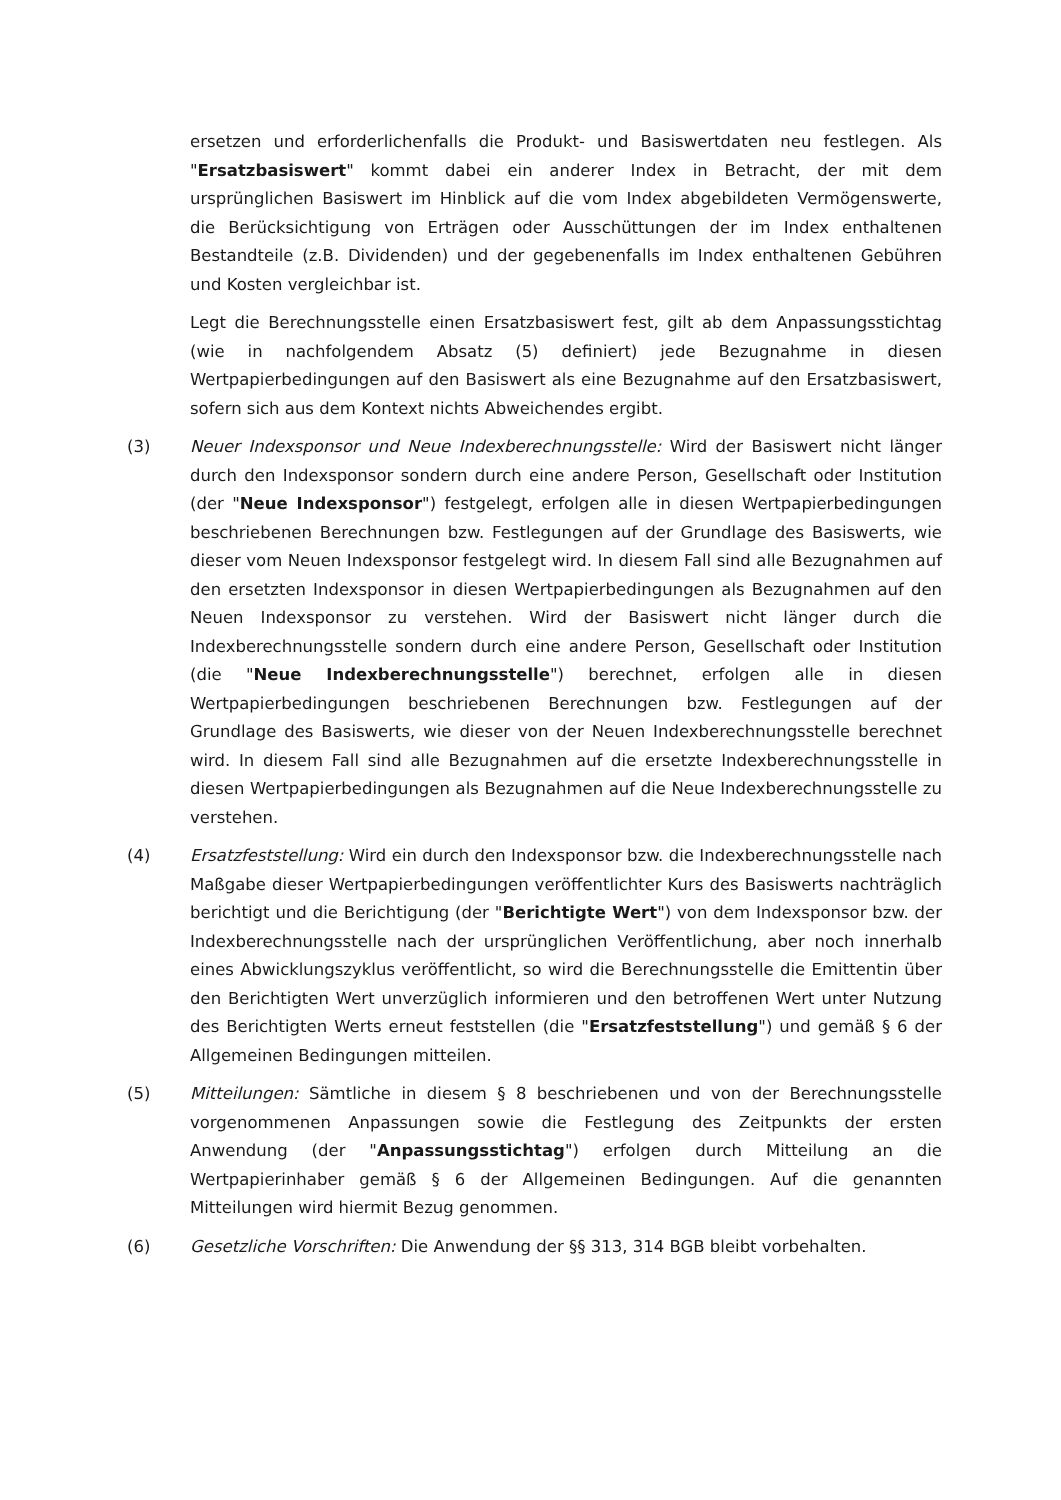ersetzen und erforderlichenfalls die Produkt- und Basiswertdaten neu festlegen. Als "Ersatzbasiswert" kommt dabei ein anderer Index in Betracht, der mit dem ursprünglichen Basiswert im Hinblick auf die vom Index abgebildeten Vermögenswerte, die Berücksichtigung von Erträgen oder Ausschüttungen der im Index enthaltenen Bestandteile (z.B. Dividenden) und der gegebenenfalls im Index enthaltenen Gebühren und Kosten vergleichbar ist.
Legt die Berechnungsstelle einen Ersatzbasiswert fest, gilt ab dem Anpassungsstichtag (wie in nachfolgendem Absatz (5) definiert) jede Bezugnahme in diesen Wertpapierbedingungen auf den Basiswert als eine Bezugnahme auf den Ersatzbasiswert, sofern sich aus dem Kontext nichts Abweichendes ergibt.
(3) Neuer Indexsponsor und Neue Indexberechnungsstelle: Wird der Basiswert nicht länger durch den Indexsponsor sondern durch eine andere Person, Gesellschaft oder Institution (der "Neue Indexsponsor") festgelegt, erfolgen alle in diesen Wertpapierbedingungen beschriebenen Berechnungen bzw. Festlegungen auf der Grundlage des Basiswerts, wie dieser vom Neuen Indexsponsor festgelegt wird. In diesem Fall sind alle Bezugnahmen auf den ersetzten Indexsponsor in diesen Wertpapierbedingungen als Bezugnahmen auf den Neuen Indexsponsor zu verstehen. Wird der Basiswert nicht länger durch die Indexberechnungsstelle sondern durch eine andere Person, Gesellschaft oder Institution (die "Neue Indexberechnungsstelle") berechnet, erfolgen alle in diesen Wertpapierbedingungen beschriebenen Berechnungen bzw. Festlegungen auf der Grundlage des Basiswerts, wie dieser von der Neuen Indexberechnungsstelle berechnet wird. In diesem Fall sind alle Bezugnahmen auf die ersetzte Indexberechnungsstelle in diesen Wertpapierbedingungen als Bezugnahmen auf die Neue Indexberechnungsstelle zu verstehen.
(4) Ersatzfeststellung: Wird ein durch den Indexsponsor bzw. die Indexberechnungsstelle nach Maßgabe dieser Wertpapierbedingungen veröffentlichter Kurs des Basiswerts nachträglich berichtigt und die Berichtigung (der "Berichtigte Wert") von dem Indexsponsor bzw. der Indexberechnungsstelle nach der ursprünglichen Veröffentlichung, aber noch innerhalb eines Abwicklungszyklus veröffentlicht, so wird die Berechnungsstelle die Emittentin über den Berichtigten Wert unverzüglich informieren und den betroffenen Wert unter Nutzung des Berichtigten Werts erneut feststellen (die "Ersatzfeststellung") und gemäß § 6 der Allgemeinen Bedingungen mitteilen.
(5) Mitteilungen: Sämtliche in diesem § 8 beschriebenen und von der Berechnungsstelle vorgenommenen Anpassungen sowie die Festlegung des Zeitpunkts der ersten Anwendung (der "Anpassungsstichtag") erfolgen durch Mitteilung an die Wertpapierinhaber gemäß § 6 der Allgemeinen Bedingungen. Auf die genannten Mitteilungen wird hiermit Bezug genommen.
(6) Gesetzliche Vorschriften: Die Anwendung der §§ 313, 314 BGB bleibt vorbehalten.